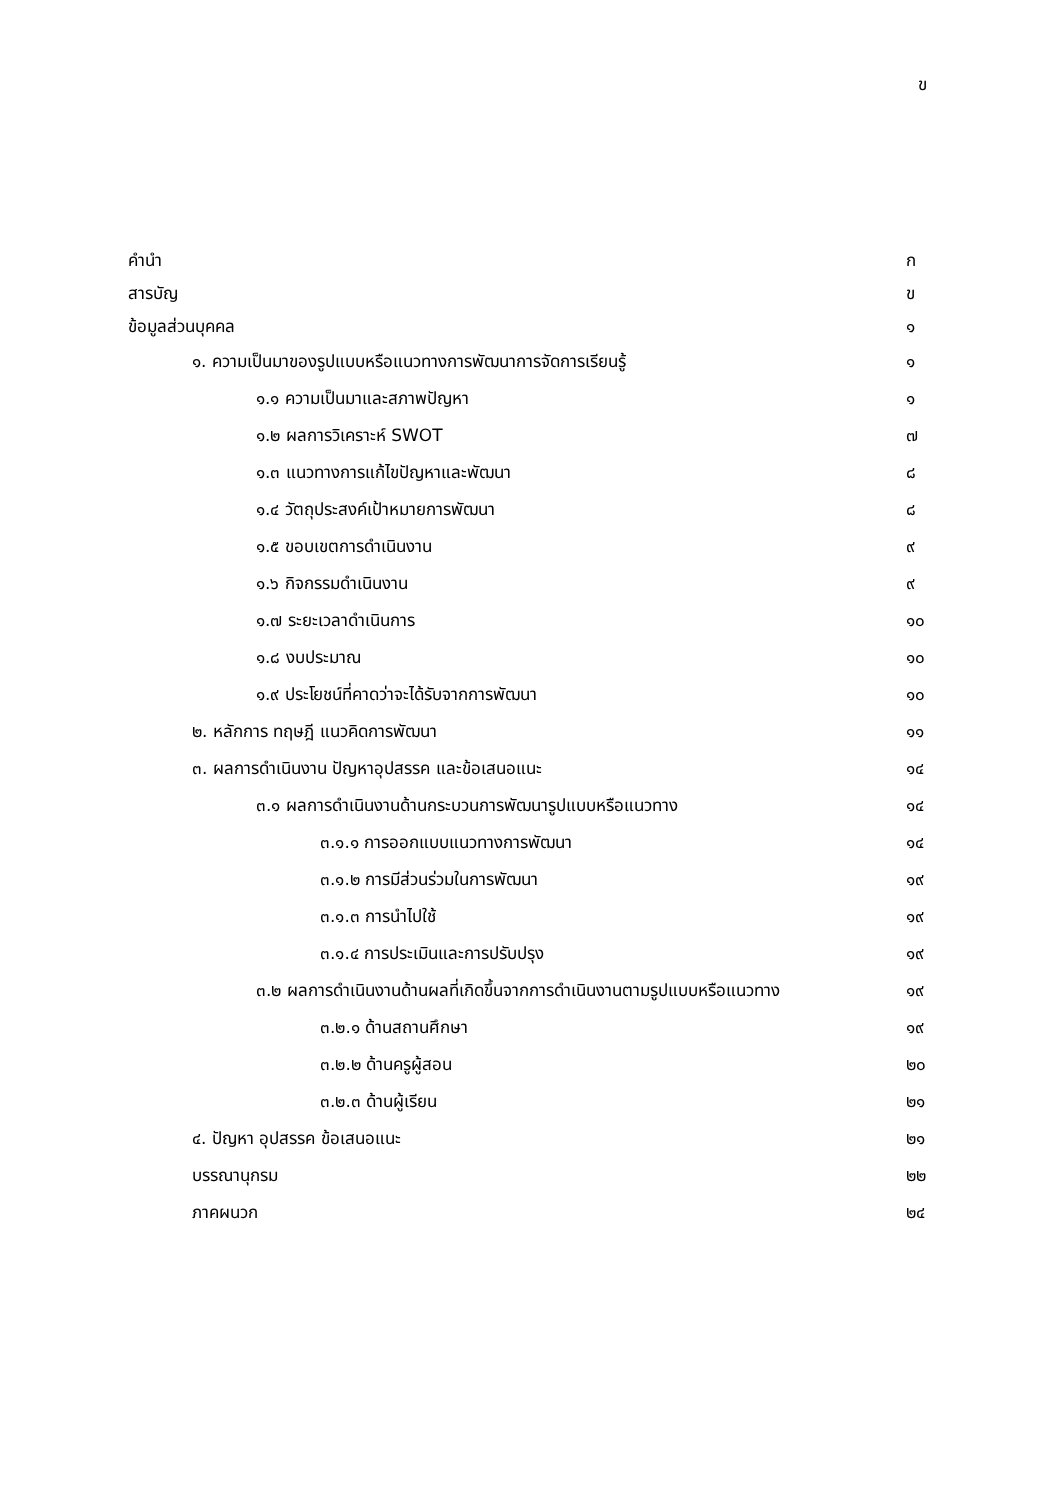ข
คำนำ ก
สารบัญ ข
ข้อมูลส่วนบุคคล ๑
๑. ความเป็นมาของรูปแบบหรือแนวทางการพัฒนาการจัดการเรียนรู้ ๑
๑.๑ ความเป็นมาและสภาพปัญหา ๑
๑.๒ ผลการวิเคราะห์ SWOT ๗
๑.๓ แนวทางการแก้ไขปัญหาและพัฒนา ๘
๑.๔ วัตถุประสงค์เป้าหมายการพัฒนา ๘
๑.๕ ขอบเขตการดำเนินงาน ๙
๑.๖ กิจกรรมดำเนินงาน ๙
๑.๗ ระยะเวลาดำเนินการ ๑๐
๑.๘ งบประมาณ ๑๐
๑.๙ ประโยชน์ที่คาดว่าจะได้รับจากการพัฒนา ๑๐
๒. หลักการ ทฤษฎี แนวคิดการพัฒนา ๑๑
๓. ผลการดำเนินงาน ปัญหาอุปสรรค และข้อเสนอแนะ ๑๔
๓.๑ ผลการดำเนินงานด้านกระบวนการพัฒนารูปแบบหรือแนวทาง ๑๔
๓.๑.๑ การออกแบบแนวทางการพัฒนา ๑๔
๓.๑.๒ การมีส่วนร่วมในการพัฒนา ๑๙
๓.๑.๓ การนำไปใช้ ๑๙
๓.๑.๔ การประเมินและการปรับปรุง ๑๙
๓.๒ ผลการดำเนินงานด้านผลที่เกิดขึ้นจากการดำเนินงานตามรูปแบบหรือแนวทาง ๑๙
๓.๒.๑ ด้านสถานศึกษา ๑๙
๓.๒.๒ ด้านครูผู้สอน ๒๐
๓.๒.๓ ด้านผู้เรียน ๒๑
๔. ปัญหา อุปสรรค ข้อเสนอแนะ ๒๑
บรรณานุกรม ๒๒
ภาคผนวก ๒๔